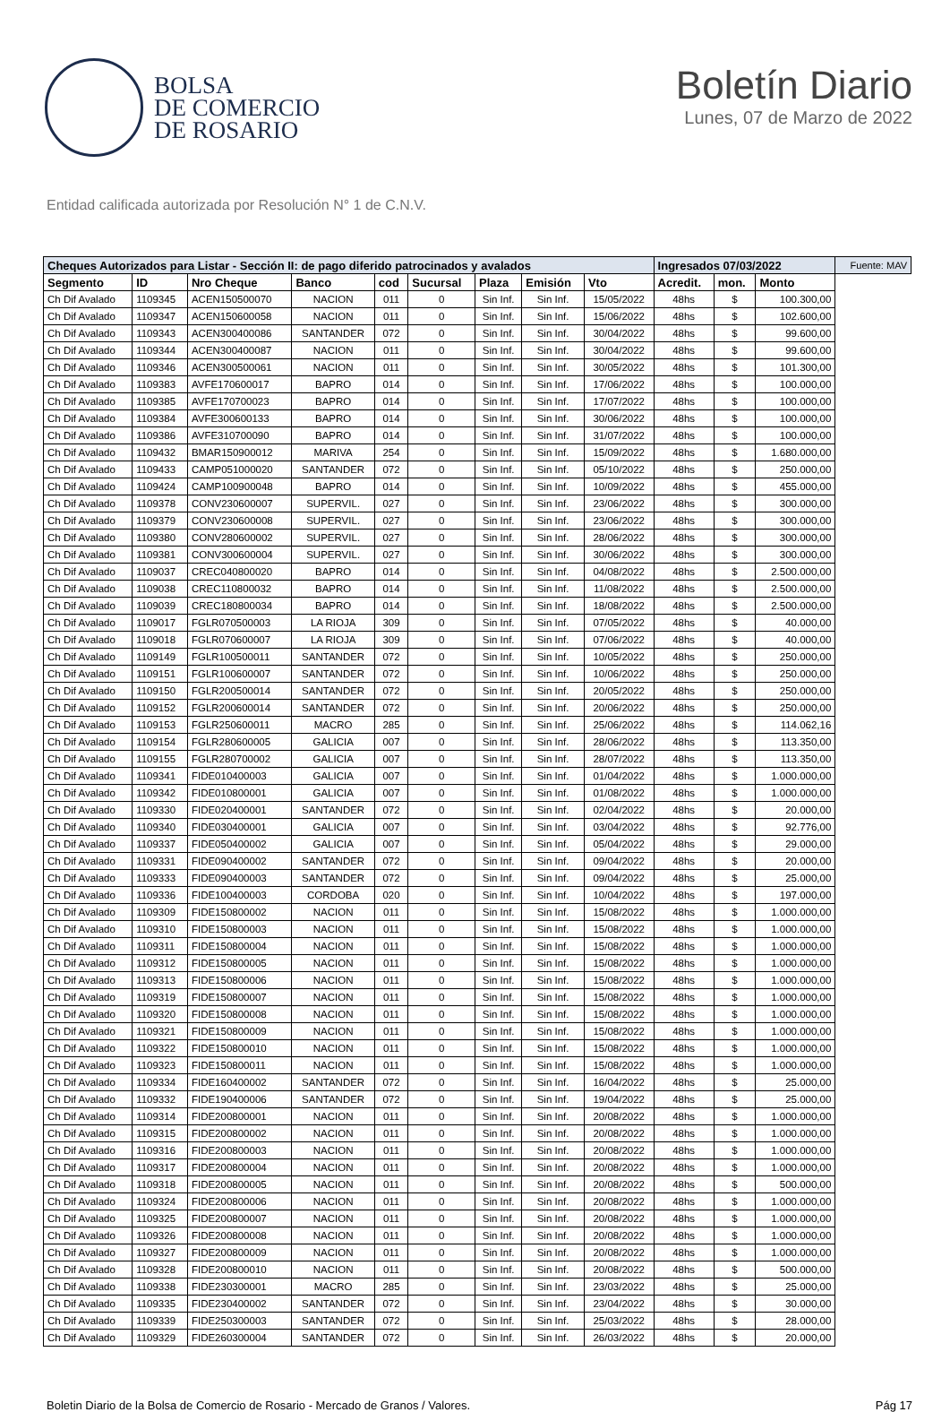BOLSA
DE COMERCIO
DE ROSARIO
Boletín Diario
Lunes, 07 de Marzo de 2022
Entidad calificada autorizada por Resolución N° 1 de C.N.V.
| Cheques Autorizados para Listar - Sección II: de pago diferido patrocinados y avalados | | | | | | | | | Ingresados 07/03/2022 | | | Fuente: MAV |
| --- | --- | --- | --- | --- | --- | --- | --- | --- | --- | --- | --- | --- |
| Segmento | ID | Nro Cheque | Banco | cod | Sucursal | Plaza | Emisión | Vto | Acredit. | mon. | Monto | |
| Ch Dif Avalado | 1109345 | ACEN150500070 | NACION | 011 | 0 | Sin Inf. | Sin Inf. | 15/05/2022 | 48hs | $ | 100.300,00 | |
| Ch Dif Avalado | 1109347 | ACEN150600058 | NACION | 011 | 0 | Sin Inf. | Sin Inf. | 15/06/2022 | 48hs | $ | 102.600,00 | |
| Ch Dif Avalado | 1109343 | ACEN300400086 | SANTANDER | 072 | 0 | Sin Inf. | Sin Inf. | 30/04/2022 | 48hs | $ | 99.600,00 | |
| Ch Dif Avalado | 1109344 | ACEN300400087 | NACION | 011 | 0 | Sin Inf. | Sin Inf. | 30/04/2022 | 48hs | $ | 99.600,00 | |
| Ch Dif Avalado | 1109346 | ACEN300500061 | NACION | 011 | 0 | Sin Inf. | Sin Inf. | 30/05/2022 | 48hs | $ | 101.300,00 | |
| Ch Dif Avalado | 1109383 | AVFE170600017 | BAPRO | 014 | 0 | Sin Inf. | Sin Inf. | 17/06/2022 | 48hs | $ | 100.000,00 | |
| Ch Dif Avalado | 1109385 | AVFE170700023 | BAPRO | 014 | 0 | Sin Inf. | Sin Inf. | 17/07/2022 | 48hs | $ | 100.000,00 | |
| Ch Dif Avalado | 1109384 | AVFE300600133 | BAPRO | 014 | 0 | Sin Inf. | Sin Inf. | 30/06/2022 | 48hs | $ | 100.000,00 | |
| Ch Dif Avalado | 1109386 | AVFE310700090 | BAPRO | 014 | 0 | Sin Inf. | Sin Inf. | 31/07/2022 | 48hs | $ | 100.000,00 | |
| Ch Dif Avalado | 1109432 | BMAR150900012 | MARIVA | 254 | 0 | Sin Inf. | Sin Inf. | 15/09/2022 | 48hs | $ | 1.680.000,00 | |
| Ch Dif Avalado | 1109433 | CAMP051000020 | SANTANDER | 072 | 0 | Sin Inf. | Sin Inf. | 05/10/2022 | 48hs | $ | 250.000,00 | |
| Ch Dif Avalado | 1109424 | CAMP100900048 | BAPRO | 014 | 0 | Sin Inf. | Sin Inf. | 10/09/2022 | 48hs | $ | 455.000,00 | |
| Ch Dif Avalado | 1109378 | CONV230600007 | SUPERVIL. | 027 | 0 | Sin Inf. | Sin Inf. | 23/06/2022 | 48hs | $ | 300.000,00 | |
| Ch Dif Avalado | 1109379 | CONV230600008 | SUPERVIL. | 027 | 0 | Sin Inf. | Sin Inf. | 23/06/2022 | 48hs | $ | 300.000,00 | |
| Ch Dif Avalado | 1109380 | CONV280600002 | SUPERVIL. | 027 | 0 | Sin Inf. | Sin Inf. | 28/06/2022 | 48hs | $ | 300.000,00 | |
| Ch Dif Avalado | 1109381 | CONV300600004 | SUPERVIL. | 027 | 0 | Sin Inf. | Sin Inf. | 30/06/2022 | 48hs | $ | 300.000,00 | |
| Ch Dif Avalado | 1109037 | CREC040800020 | BAPRO | 014 | 0 | Sin Inf. | Sin Inf. | 04/08/2022 | 48hs | $ | 2.500.000,00 | |
| Ch Dif Avalado | 1109038 | CREC110800032 | BAPRO | 014 | 0 | Sin Inf. | Sin Inf. | 11/08/2022 | 48hs | $ | 2.500.000,00 | |
| Ch Dif Avalado | 1109039 | CREC180800034 | BAPRO | 014 | 0 | Sin Inf. | Sin Inf. | 18/08/2022 | 48hs | $ | 2.500.000,00 | |
| Ch Dif Avalado | 1109017 | FGLR070500003 | LA RIOJA | 309 | 0 | Sin Inf. | Sin Inf. | 07/05/2022 | 48hs | $ | 40.000,00 | |
| Ch Dif Avalado | 1109018 | FGLR070600007 | LA RIOJA | 309 | 0 | Sin Inf. | Sin Inf. | 07/06/2022 | 48hs | $ | 40.000,00 | |
| Ch Dif Avalado | 1109149 | FGLR100500011 | SANTANDER | 072 | 0 | Sin Inf. | Sin Inf. | 10/05/2022 | 48hs | $ | 250.000,00 | |
| Ch Dif Avalado | 1109151 | FGLR100600007 | SANTANDER | 072 | 0 | Sin Inf. | Sin Inf. | 10/06/2022 | 48hs | $ | 250.000,00 | |
| Ch Dif Avalado | 1109150 | FGLR200500014 | SANTANDER | 072 | 0 | Sin Inf. | Sin Inf. | 20/05/2022 | 48hs | $ | 250.000,00 | |
| Ch Dif Avalado | 1109152 | FGLR200600014 | SANTANDER | 072 | 0 | Sin Inf. | Sin Inf. | 20/06/2022 | 48hs | $ | 250.000,00 | |
| Ch Dif Avalado | 1109153 | FGLR250600011 | MACRO | 285 | 0 | Sin Inf. | Sin Inf. | 25/06/2022 | 48hs | $ | 114.062,16 | |
| Ch Dif Avalado | 1109154 | FGLR280600005 | GALICIA | 007 | 0 | Sin Inf. | Sin Inf. | 28/06/2022 | 48hs | $ | 113.350,00 | |
| Ch Dif Avalado | 1109155 | FGLR280700002 | GALICIA | 007 | 0 | Sin Inf. | Sin Inf. | 28/07/2022 | 48hs | $ | 113.350,00 | |
| Ch Dif Avalado | 1109341 | FIDE010400003 | GALICIA | 007 | 0 | Sin Inf. | Sin Inf. | 01/04/2022 | 48hs | $ | 1.000.000,00 | |
| Ch Dif Avalado | 1109342 | FIDE010800001 | GALICIA | 007 | 0 | Sin Inf. | Sin Inf. | 01/08/2022 | 48hs | $ | 1.000.000,00 | |
| Ch Dif Avalado | 1109330 | FIDE020400001 | SANTANDER | 072 | 0 | Sin Inf. | Sin Inf. | 02/04/2022 | 48hs | $ | 20.000,00 | |
| Ch Dif Avalado | 1109340 | FIDE030400001 | GALICIA | 007 | 0 | Sin Inf. | Sin Inf. | 03/04/2022 | 48hs | $ | 92.776,00 | |
| Ch Dif Avalado | 1109337 | FIDE050400002 | GALICIA | 007 | 0 | Sin Inf. | Sin Inf. | 05/04/2022 | 48hs | $ | 29.000,00 | |
| Ch Dif Avalado | 1109331 | FIDE090400002 | SANTANDER | 072 | 0 | Sin Inf. | Sin Inf. | 09/04/2022 | 48hs | $ | 20.000,00 | |
| Ch Dif Avalado | 1109333 | FIDE090400003 | SANTANDER | 072 | 0 | Sin Inf. | Sin Inf. | 09/04/2022 | 48hs | $ | 25.000,00 | |
| Ch Dif Avalado | 1109336 | FIDE100400003 | CORDOBA | 020 | 0 | Sin Inf. | Sin Inf. | 10/04/2022 | 48hs | $ | 197.000,00 | |
| Ch Dif Avalado | 1109309 | FIDE150800002 | NACION | 011 | 0 | Sin Inf. | Sin Inf. | 15/08/2022 | 48hs | $ | 1.000.000,00 | |
| Ch Dif Avalado | 1109310 | FIDE150800003 | NACION | 011 | 0 | Sin Inf. | Sin Inf. | 15/08/2022 | 48hs | $ | 1.000.000,00 | |
| Ch Dif Avalado | 1109311 | FIDE150800004 | NACION | 011 | 0 | Sin Inf. | Sin Inf. | 15/08/2022 | 48hs | $ | 1.000.000,00 | |
| Ch Dif Avalado | 1109312 | FIDE150800005 | NACION | 011 | 0 | Sin Inf. | Sin Inf. | 15/08/2022 | 48hs | $ | 1.000.000,00 | |
| Ch Dif Avalado | 1109313 | FIDE150800006 | NACION | 011 | 0 | Sin Inf. | Sin Inf. | 15/08/2022 | 48hs | $ | 1.000.000,00 | |
| Ch Dif Avalado | 1109319 | FIDE150800007 | NACION | 011 | 0 | Sin Inf. | Sin Inf. | 15/08/2022 | 48hs | $ | 1.000.000,00 | |
| Ch Dif Avalado | 1109320 | FIDE150800008 | NACION | 011 | 0 | Sin Inf. | Sin Inf. | 15/08/2022 | 48hs | $ | 1.000.000,00 | |
| Ch Dif Avalado | 1109321 | FIDE150800009 | NACION | 011 | 0 | Sin Inf. | Sin Inf. | 15/08/2022 | 48hs | $ | 1.000.000,00 | |
| Ch Dif Avalado | 1109322 | FIDE150800010 | NACION | 011 | 0 | Sin Inf. | Sin Inf. | 15/08/2022 | 48hs | $ | 1.000.000,00 | |
| Ch Dif Avalado | 1109323 | FIDE150800011 | NACION | 011 | 0 | Sin Inf. | Sin Inf. | 15/08/2022 | 48hs | $ | 1.000.000,00 | |
| Ch Dif Avalado | 1109334 | FIDE160400002 | SANTANDER | 072 | 0 | Sin Inf. | Sin Inf. | 16/04/2022 | 48hs | $ | 25.000,00 | |
| Ch Dif Avalado | 1109332 | FIDE190400006 | SANTANDER | 072 | 0 | Sin Inf. | Sin Inf. | 19/04/2022 | 48hs | $ | 25.000,00 | |
| Ch Dif Avalado | 1109314 | FIDE200800001 | NACION | 011 | 0 | Sin Inf. | Sin Inf. | 20/08/2022 | 48hs | $ | 1.000.000,00 | |
| Ch Dif Avalado | 1109315 | FIDE200800002 | NACION | 011 | 0 | Sin Inf. | Sin Inf. | 20/08/2022 | 48hs | $ | 1.000.000,00 | |
| Ch Dif Avalado | 1109316 | FIDE200800003 | NACION | 011 | 0 | Sin Inf. | Sin Inf. | 20/08/2022 | 48hs | $ | 1.000.000,00 | |
| Ch Dif Avalado | 1109317 | FIDE200800004 | NACION | 011 | 0 | Sin Inf. | Sin Inf. | 20/08/2022 | 48hs | $ | 1.000.000,00 | |
| Ch Dif Avalado | 1109318 | FIDE200800005 | NACION | 011 | 0 | Sin Inf. | Sin Inf. | 20/08/2022 | 48hs | $ | 500.000,00 | |
| Ch Dif Avalado | 1109324 | FIDE200800006 | NACION | 011 | 0 | Sin Inf. | Sin Inf. | 20/08/2022 | 48hs | $ | 1.000.000,00 | |
| Ch Dif Avalado | 1109325 | FIDE200800007 | NACION | 011 | 0 | Sin Inf. | Sin Inf. | 20/08/2022 | 48hs | $ | 1.000.000,00 | |
| Ch Dif Avalado | 1109326 | FIDE200800008 | NACION | 011 | 0 | Sin Inf. | Sin Inf. | 20/08/2022 | 48hs | $ | 1.000.000,00 | |
| Ch Dif Avalado | 1109327 | FIDE200800009 | NACION | 011 | 0 | Sin Inf. | Sin Inf. | 20/08/2022 | 48hs | $ | 1.000.000,00 | |
| Ch Dif Avalado | 1109328 | FIDE200800010 | NACION | 011 | 0 | Sin Inf. | Sin Inf. | 20/08/2022 | 48hs | $ | 500.000,00 | |
| Ch Dif Avalado | 1109338 | FIDE230300001 | MACRO | 285 | 0 | Sin Inf. | Sin Inf. | 23/03/2022 | 48hs | $ | 25.000,00 | |
| Ch Dif Avalado | 1109335 | FIDE230400002 | SANTANDER | 072 | 0 | Sin Inf. | Sin Inf. | 23/04/2022 | 48hs | $ | 30.000,00 | |
| Ch Dif Avalado | 1109339 | FIDE250300003 | SANTANDER | 072 | 0 | Sin Inf. | Sin Inf. | 25/03/2022 | 48hs | $ | 28.000,00 | |
| Ch Dif Avalado | 1109329 | FIDE260300004 | SANTANDER | 072 | 0 | Sin Inf. | Sin Inf. | 26/03/2022 | 48hs | $ | 20.000,00 | |
Boletin Diario de la Bolsa de Comercio de Rosario - Mercado de Granos / Valores. Pág 17